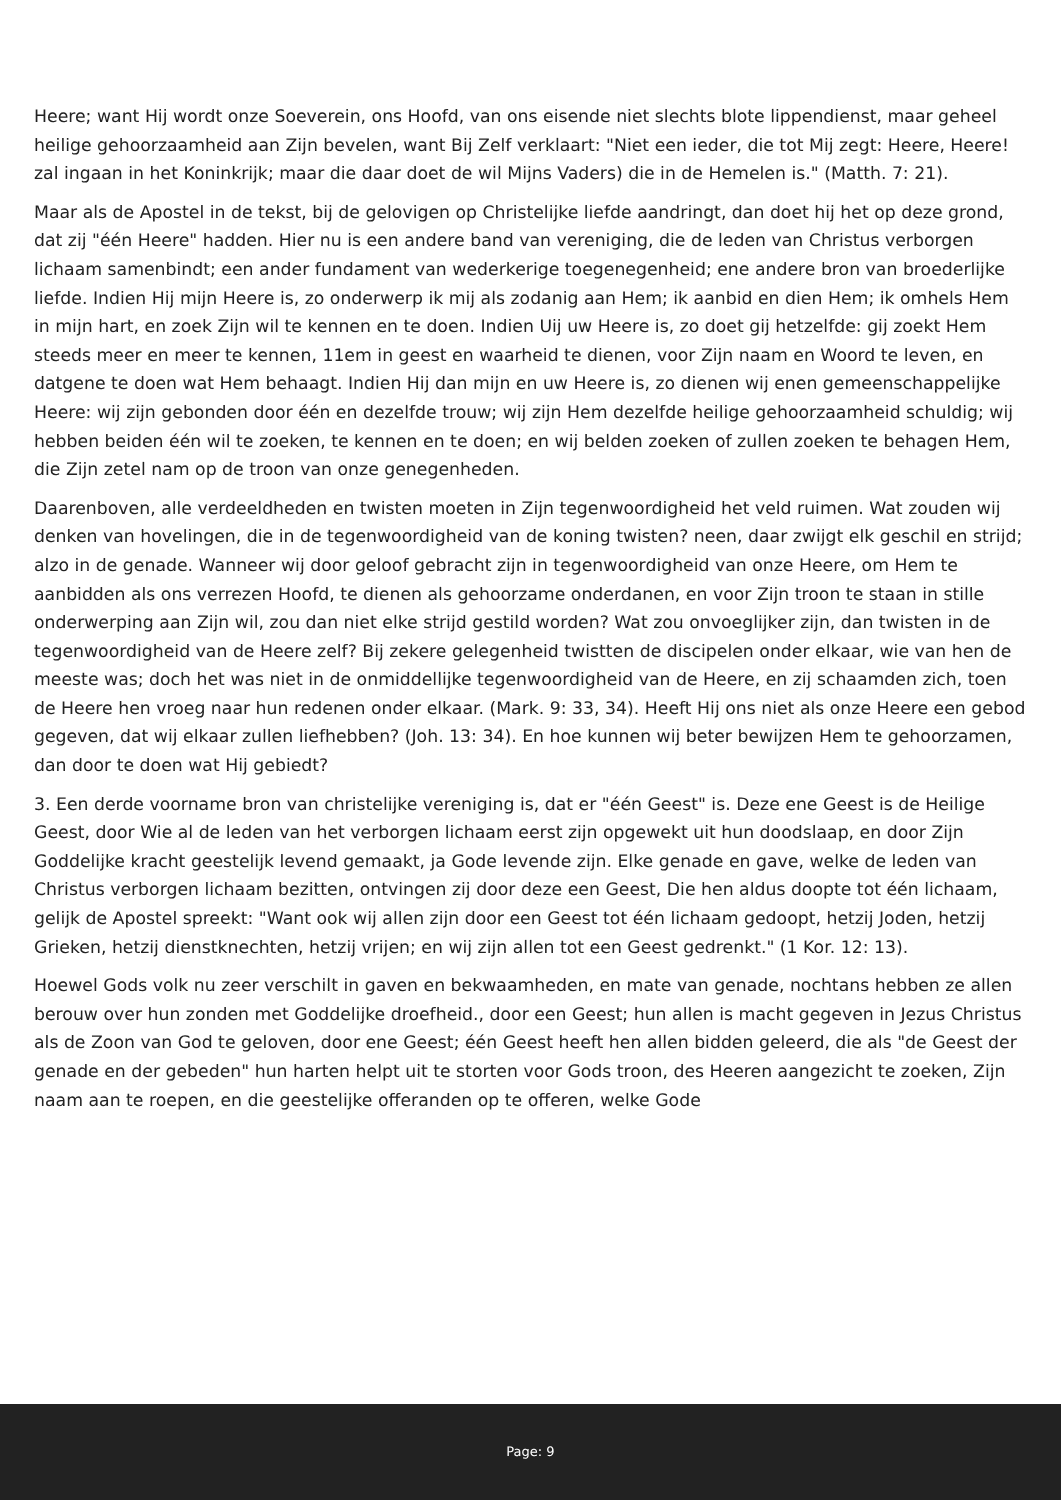Heere; want Hij wordt onze Soeverein, ons Hoofd, van ons eisende niet slechts blote lippendienst, maar geheel heilige gehoorzaamheid aan Zijn bevelen, want Bij Zelf verklaart: "Niet een ieder, die tot Mij zegt: Heere, Heere! zal ingaan in het Koninkrijk; maar die daar doet de wil Mijns Vaders) die in de Hemelen is." (Matth. 7: 21).
Maar als de Apostel in de tekst, bij de gelovigen op Christelijke liefde aandringt, dan doet hij het op deze grond, dat zij "één Heere" hadden. Hier nu is een andere band van vereniging, die de leden van Christus verborgen lichaam samenbindt; een ander fundament van wederkerige toegenegenheid; ene andere bron van broederlijke liefde. Indien Hij mijn Heere is, zo onderwerp ik mij als zodanig aan Hem; ik aanbid en dien Hem; ik omhels Hem in mijn hart, en zoek Zijn wil te kennen en te doen. Indien Uij uw Heere is, zo doet gij hetzelfde: gij zoekt Hem steeds meer en meer te kennen, 11em in geest en waarheid te dienen, voor Zijn naam en Woord te leven, en datgene te doen wat Hem behaagt. Indien Hij dan mijn en uw Heere is, zo dienen wij enen gemeenschappelijke Heere: wij zijn gebonden door één en dezelfde trouw; wij zijn Hem dezelfde heilige gehoorzaamheid schuldig; wij hebben beiden één wil te zoeken, te kennen en te doen; en wij belden zoeken of zullen zoeken te behagen Hem, die Zijn zetel nam op de troon van onze genegenheden.
Daarenboven, alle verdeeldheden en twisten moeten in Zijn tegenwoordigheid het veld ruimen. Wat zouden wij denken van hovelingen, die in de tegenwoordigheid van de koning twisten? neen, daar zwijgt elk geschil en strijd; alzo in de genade. Wanneer wij door geloof gebracht zijn in tegenwoordigheid van onze Heere, om Hem te aanbidden als ons verrezen Hoofd, te dienen als gehoorzame onderdanen, en voor Zijn troon te staan in stille onderwerping aan Zijn wil, zou dan niet elke strijd gestild worden? Wat zou onvoeglijker zijn, dan twisten in de tegenwoordigheid van de Heere zelf? Bij zekere gelegenheid twistten de discipelen onder elkaar, wie van hen de meeste was; doch het was niet in de onmiddellijke tegenwoordigheid van de Heere, en zij schaamden zich, toen de Heere hen vroeg naar hun redenen onder elkaar. (Mark. 9: 33, 34). Heeft Hij ons niet als onze Heere een gebod gegeven, dat wij elkaar zullen liefhebben? (Joh. 13: 34). En hoe kunnen wij beter bewijzen Hem te gehoorzamen, dan door te doen wat Hij gebiedt?
3. Een derde voorname bron van christelijke vereniging is, dat er "één Geest" is. Deze ene Geest is de Heilige Geest, door Wie al de leden van het verborgen lichaam eerst zijn opgewekt uit hun doodslaap, en door Zijn Goddelijke kracht geestelijk levend gemaakt, ja Gode levende zijn. Elke genade en gave, welke de leden van Christus verborgen lichaam bezitten, ontvingen zij door deze een Geest, Die hen aldus doopte tot één lichaam, gelijk de Apostel spreekt: "Want ook wij allen zijn door een Geest tot één lichaam gedoopt, hetzij Joden, hetzij Grieken, hetzij dienstknechten, hetzij vrijen; en wij zijn allen tot een Geest gedrenkt." (1 Kor. 12: 13).
Hoewel Gods volk nu zeer verschilt in gaven en bekwaamheden, en mate van genade, nochtans hebben ze allen berouw over hun zonden met Goddelijke droefheid., door een Geest; hun allen is macht gegeven in Jezus Christus als de Zoon van God te geloven, door ene Geest; één Geest heeft hen allen bidden geleerd, die als "de Geest der genade en der gebeden" hun harten helpt uit te storten voor Gods troon, des Heeren aangezicht te zoeken, Zijn naam aan te roepen, en die geestelijke offeranden op te offeren, welke Gode
Page: 9